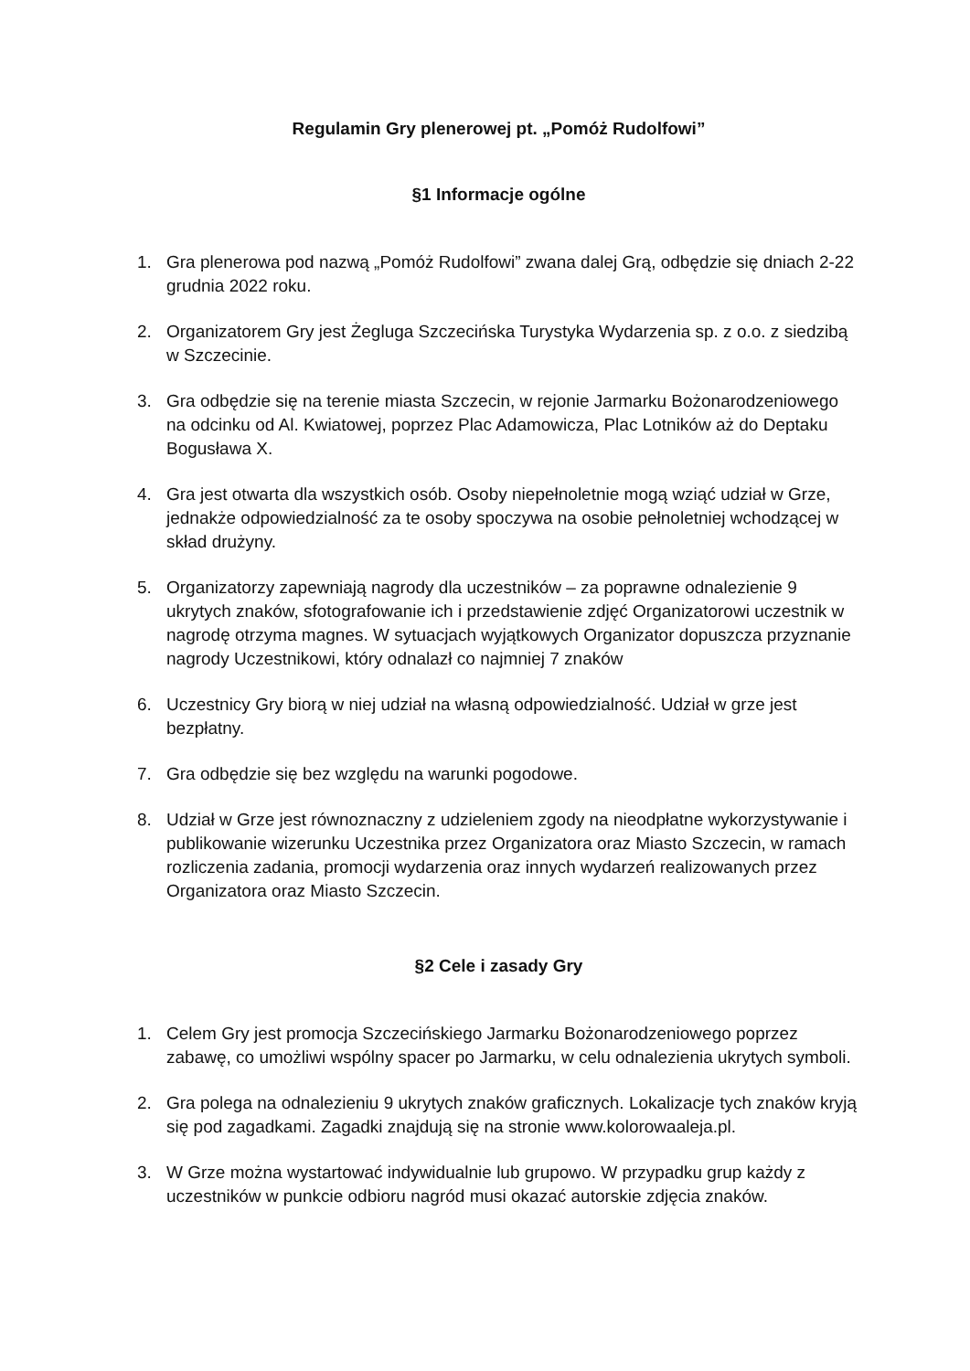Regulamin Gry plenerowej pt. „Pomóż Rudolfowi”
§1 Informacje ogólne
1. Gra plenerowa pod nazwą „Pomóż Rudolfowi” zwana dalej Grą, odbędzie się dniach 2-22 grudnia 2022 roku.
2. Organizatorem Gry jest Żegluga Szczecińska Turystyka Wydarzenia sp. z o.o. z siedzibą w Szczecinie.
3. Gra odbędzie się na terenie miasta Szczecin, w rejonie Jarmarku Bożonarodzeniowego na odcinku od Al. Kwiatowej, poprzez Plac Adamowicza, Plac Lotników aż do Deptaku Bogusława X.
4. Gra jest otwarta dla wszystkich osób. Osoby niepełnoletnie mogą wziąć udział w Grze, jednakże odpowiedzialność za te osoby spoczywa na osobie pełnoletniej wchodzącej w skład drużyny.
5. Organizatorzy zapewniają nagrody dla uczestników – za poprawne odnalezienie 9 ukrytych znaków, sfotografowanie ich i przedstawienie zdjęć Organizatorowi uczestnik w nagrodę otrzyma magnes. W sytuacjach wyjątkowych Organizator dopuszcza przyznanie nagrody Uczestnikowi, który odnalazł co najmniej 7 znaków
6. Uczestnicy Gry biorą w niej udział na własną odpowiedzialność. Udział w grze jest bezpłatny.
7. Gra odbędzie się bez względu na warunki pogodowe.
8. Udział w Grze jest równoznaczny z udzieleniem zgody na nieodpłatne wykorzystywanie i publikowanie wizerunku Uczestnika przez Organizatora oraz Miasto Szczecin, w ramach rozliczenia zadania, promocji wydarzenia oraz innych wydarzeń realizowanych przez Organizatora oraz Miasto Szczecin.
§2 Cele i zasady Gry
1. Celem Gry jest promocja Szczecińskiego Jarmarku Bożonarodzeniowego poprzez zabawę, co umożliwi wspólny spacer po Jarmarku, w celu odnalezienia ukrytych symboli.
2. Gra polega na odnalezieniu 9 ukrytych znaków graficznych. Lokalizacje tych znaków kryją się pod zagadkami. Zagadki znajdują się na stronie www.kolorowaaleja.pl.
3. W Grze można wystartować indywidualnie lub grupowo. W przypadku grup każdy z uczestników w punkcie odbioru nagród musi okazać autorskie zdjęcia znaków.